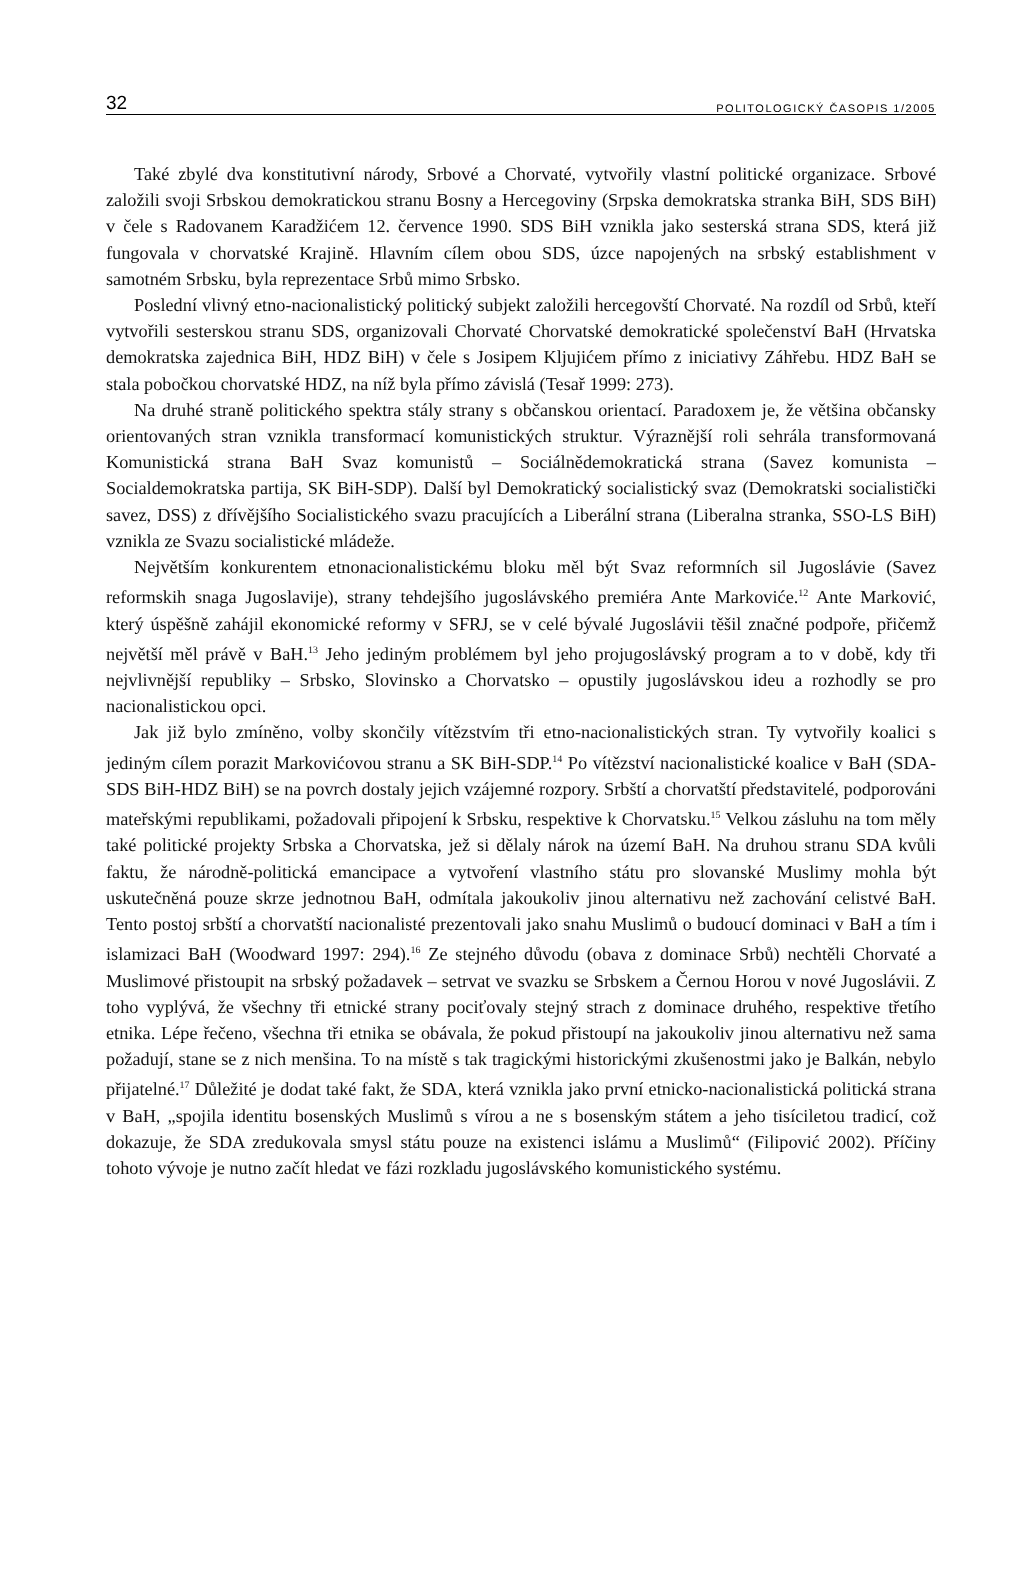32 POLITOLOGICKÝ ČASOPIS 1/2005
Také zbylé dva konstitutivní národy, Srbové a Chorvaté, vytvořily vlastní politické organizace. Srbové založili svoji Srbskou demokratickou stranu Bosny a Hercegoviny (Srpska demokratska stranka BiH, SDS BiH) v čele s Radovanem Karadžićem 12. července 1990. SDS BiH vznikla jako sesterská strana SDS, která již fungovala v chorvatské Krajině. Hlavním cílem obou SDS, úzce napojených na srbský establishment v samotném Srbsku, byla reprezentace Srbů mimo Srbsko.
Poslední vlivný etno-nacionalistický politický subjekt založili hercegovští Chorvaté. Na rozdíl od Srbů, kteří vytvořili sesterskou stranu SDS, organizovali Chorvaté Chorvatské demokratické společenství BaH (Hrvatska demokratska zajednica BiH, HDZ BiH) v čele s Josipem Kljujićem přímo z iniciativy Záhřebu. HDZ BaH se stala pobočkou chorvatské HDZ, na níž byla přímo závislá (Tesař 1999: 273).
Na druhé straně politického spektra stály strany s občanskou orientací. Paradoxem je, že většina občansky orientovaných stran vznikla transformací komunistických struktur. Výraznější roli sehrála transformovaná Komunistická strana BaH Svaz komunistů – Sociálnědemokratická strana (Savez komunista – Socialdemokratska partija, SK BiH-SDP). Další byl Demokratický socialistický svaz (Demokratski socialistički savez, DSS) z dřívějšího Socialistického svazu pracujících a Liberální strana (Liberalna stranka, SSO-LS BiH) vznikla ze Svazu socialistické mládeže.
Největším konkurentem etnonacionalistickému bloku měl být Svaz reformních sil Jugoslávie (Savez reformskih snaga Jugoslavije), strany tehdejšího jugoslávského premiéra Ante Markoviće.<sup>12</sup> Ante Marković, který úspěšně zahájil ekonomické reformy v SFRJ, se v celé bývalé Jugoslávii těšil značné podpoře, přičemž největší měl právě v BaH.<sup>13</sup> Jeho jediným problémem byl jeho projugoslávský program a to v době, kdy tři nejvlivnější republiky – Srbsko, Slovinsko a Chorvatsko – opustily jugoslávskou ideu a rozhodly se pro nacionalistickou opci.
Jak již bylo zmíněno, volby skončily vítězstvím tři etno-nacionalistických stran. Ty vytvořily koalici s jediným cílem porazit Markovićovou stranu a SK BiH-SDP.<sup>14</sup> Po vítězství nacionalistické koalice v BaH (SDA-SDS BiH-HDZ BiH) se na povrch dostaly jejich vzájemné rozpory. Srbští a chorvatští představitelé, podporováni mateřskými republikami, požadovali připojení k Srbsku, respektive k Chorvatsku.<sup>15</sup> Velkou zásluhu na tom měly také politické projekty Srbska a Chorvatska, jež si dělaly nárok na území BaH. Na druhou stranu SDA kvůli faktu, že národně-politická emancipace a vytvoření vlastního státu pro slovanské Muslimy mohla být uskutečněná pouze skrze jednotnou BaH, odmítala jakoukoliv jinou alternativu než zachování celistvé BaH. Tento postoj srbští a chorvatští nacionalisté prezentovali jako snahu Muslimů o budoucí dominaci v BaH a tím i islamizaci BaH (Woodward 1997: 294).<sup>16</sup> Ze stejného důvodu (obava z dominace Srbů) nechtěli Chorvaté a Muslimové přistoupit na srbský požadavek – setrvat ve svazku se Srbskem a Černou Horou v nové Jugoslávii. Z toho vyplývá, že všechny tři etnické strany pociťovaly stejný strach z dominace druhého, respektive třetího etnika. Lépe řečeno, všechna tři etnika se obávala, že pokud přistoupí na jakoukoliv jinou alternativu než sama požadují, stane se z nich menšina. To na místě s tak tragickými historickými zkušenostmi jako je Balkán, nebylo přijatelné.<sup>17</sup> Důležité je dodat také fakt, že SDA, která vznikla jako první etnicko-nacionalistická politická strana v BaH, „spojila identitu bosenských Muslimů s vírou a ne s bosenským státem a jeho tisíciletou tradicí, což dokazuje, že SDA zredukovala smysl státu pouze na existenci islámu a Muslimů“ (Filipović 2002). Příčiny tohoto vývoje je nutno začít hledat ve fázi rozkladu jugoslávského komunistického systému.